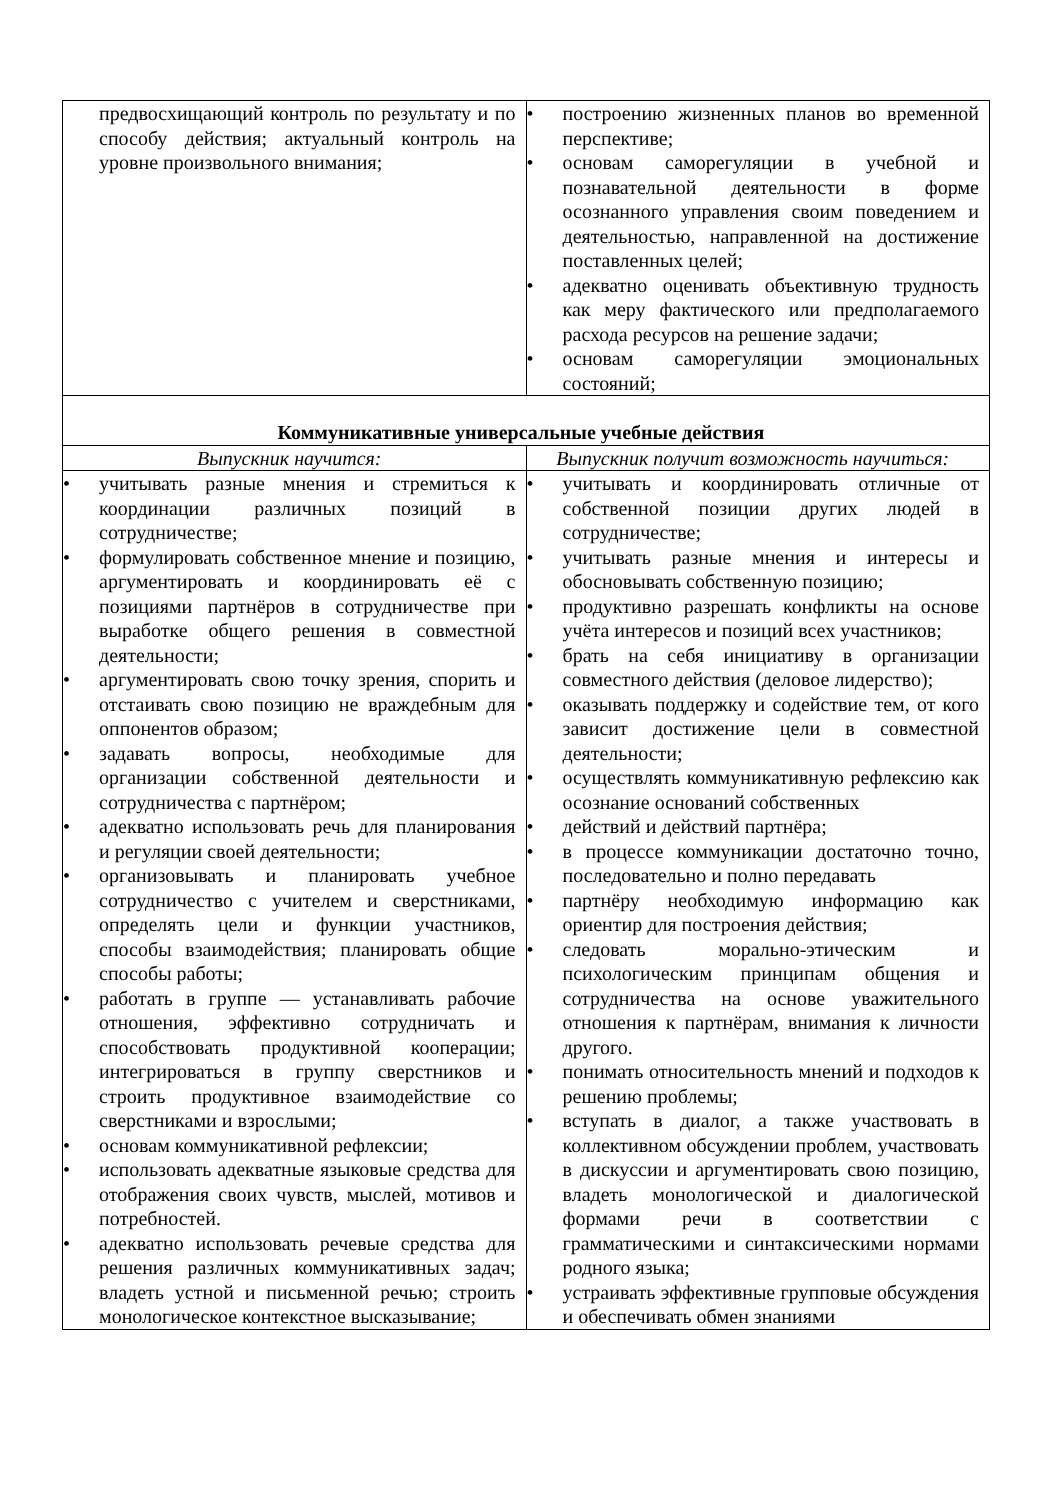| предвосхищающий контроль по результату и по способу действия; актуальный контроль на уровне произвольного внимания; | • построению жизненных планов во временной перспективе; • основам саморегуляции в учебной и познавательной деятельности в форме осознанного управления своим поведением и деятельностью, направленной на достижение поставленных целей; • адекватно оценивать объективную трудность как меру фактического или предполагаемого расхода ресурсов на решение задачи; • основам саморегуляции эмоциональных состояний; |
| Коммуникативные универсальные учебные действия | |
| Выпускник научится: | Выпускник получит возможность научиться: |
| • учитывать разные мнения и стремиться к координации различных позиций в сотрудничестве; • формулировать собственное мнение и позицию, аргументировать и координировать её с позициями партнёров в сотрудничестве при выработке общего решения в совместной деятельности; • аргументировать свою точку зрения, спорить и отстаивать свою позицию не враждебным для оппонентов образом; • задавать вопросы, необходимые для организации собственной деятельности и сотрудничества с партнёром; • адекватно использовать речь для планирования и регуляции своей деятельности; • организовывать и планировать учебное сотрудничество с учителем и сверстниками, определять цели и функции участников, способы взаимодействия; планировать общие способы работы; • работать в группе — устанавливать рабочие отношения, эффективно сотрудничать и способствовать продуктивной кооперации; интегрироваться в группу сверстников и строить продуктивное взаимодействие со сверстниками и взрослыми; • основам коммуникативной рефлексии; • использовать адекватные языковые средства для отображения своих чувств, мыслей, мотивов и потребностей. • адекватно использовать речевые средства для решения различных коммуникативных задач; владеть устной и письменной речью; строить монологическое контекстное высказывание; | • учитывать и координировать отличные от собственной позиции других людей в сотрудничестве; • учитывать разные мнения и интересы и обосновывать собственную позицию; • продуктивно разрешать конфликты на основе учёта интересов и позиций всех участников; • брать на себя инициативу в организации совместного действия (деловое лидерство); • оказывать поддержку и содействие тем, от кого зависит достижение цели в совместной деятельности; • осуществлять коммуникативную рефлексию как осознание оснований собственных • действий и действий партнёра; • в процессе коммуникации достаточно точно, последовательно и полно передавать • партнёру необходимую информацию как ориентир для построения действия; • следовать морально-этическим и психологическим принципам общения и сотрудничества на основе уважительного отношения к партнёрам, внимания к личности другого. • понимать относительность мнений и подходов к решению проблемы; • вступать в диалог, а также участвовать в коллективном обсуждении проблем, участвовать в дискуссии и аргументировать свою позицию, владеть монологической и диалогической формами речи в соответствии с грамматическими и синтаксическими нормами родного языка; • устраивать эффективные групповые обсуждения и обеспечивать обмен знаниями |